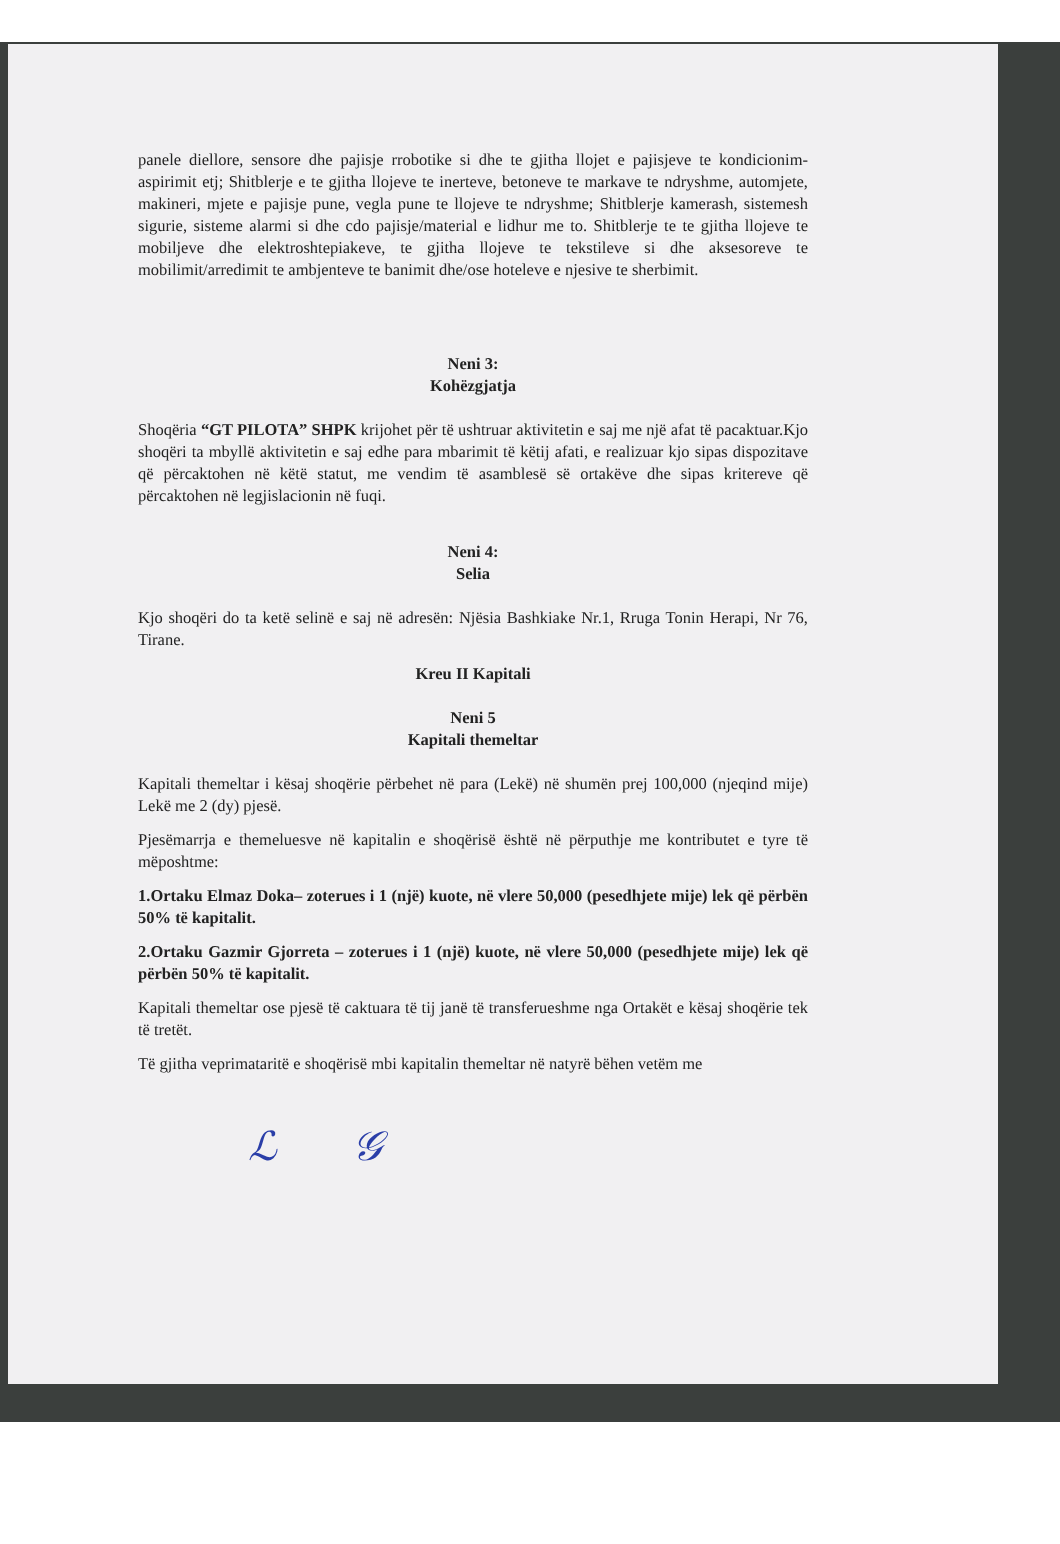panele diellore, sensore dhe pajisje rrobotike si dhe te gjitha llojet e pajisjeve te kondicionim-aspirimit etj; Shitblerje e te gjitha llojeve te inerteve, betoneve te markave te ndryshme, automjete, makineri, mjete e pajisje pune, vegla pune te llojeve te ndryshme; Shitblerje kamerash, sistemesh sigurie, sisteme alarmi si dhe cdo pajisje/material e lidhur me to. Shitblerje te te gjitha llojeve te mobiljeve dhe elektroshtepiakeve, te gjitha llojeve te tekstileve si dhe aksesoreve te mobilimit/arredimit te ambjenteve te banimit dhe/ose hoteleve e njesive te sherbimit.
Neni 3:
Kohëzgjatja
Shoqëria “GT PILOTA” SHPK krijohet për të ushtruar aktivitetin e saj me një afat të pacaktuar.Kjo shoqëri ta mbyllë aktivitetin e saj edhe para mbarimit të këtij afati, e realizuar kjo sipas dispozitave që përcaktohen në këtë statut, me vendim të asamblesë së ortakëve dhe sipas kritereve që përcaktohen në legjislacionin në fuqi.
Neni 4:
Selia
Kjo shoqëri do ta ketë selinë e saj në adresën: Njësia Bashkiake Nr.1, Rruga Tonin Herapi, Nr 76, Tirane.
Kreu II Kapitali
Neni 5
Kapitali themeltar
Kapitali themeltar i kësaj shoqërie përbehet në para (Lekë) në shumën prej 100,000 (njeqind mije) Lekë me 2 (dy) pjesë.
Pjesëmarrja e themeluesve në kapitalin e shoqërisë është në përputhje me kontributet e tyre të mëposhtme:
1.Ortaku Elmaz Doka– zoterues i 1 (një) kuote, në vlere 50,000 (pesedhjete mije) lek që përbën 50% të kapitalit.
2.Ortaku Gazmir Gjorreta – zoterues i 1 (një) kuote, në vlere 50,000 (pesedhjete mije) lek që përbën 50% të kapitalit.
Kapitali themeltar ose pjesë të caktuara të tij janë të transferueshme nga Ortakët e kësaj shoqërie tek të tretët.
Të gjitha veprimataritë e shoqërisë mbi kapitalin themeltar në natyrë bëhen vetëm me
ℒ 𝒢